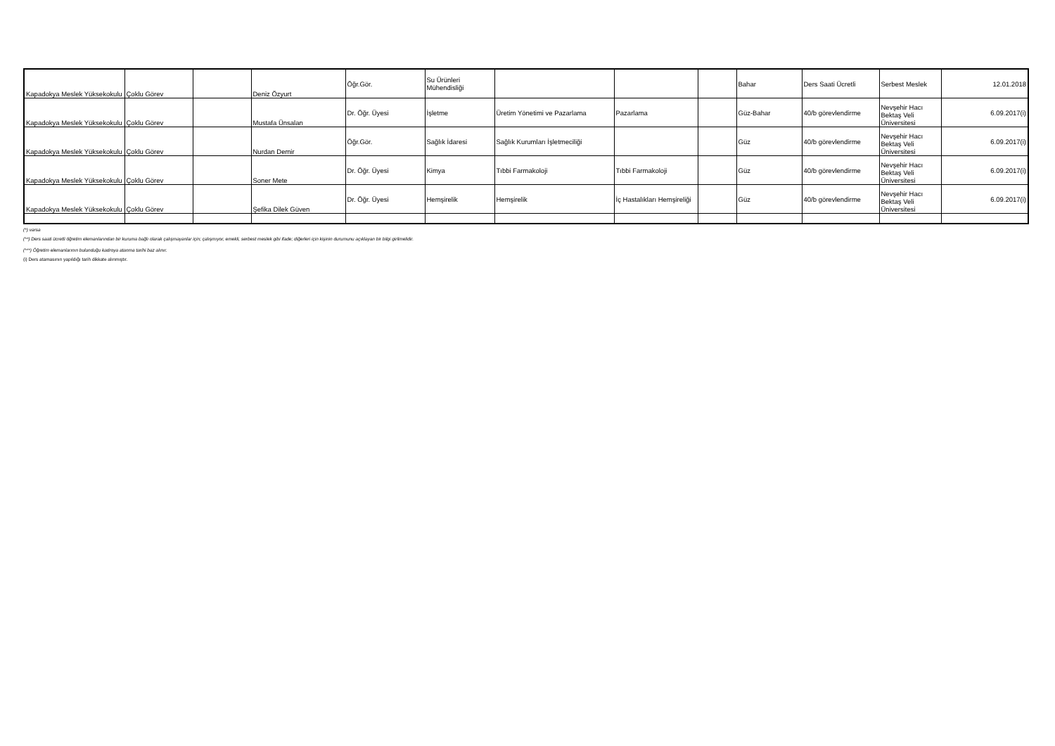| Kapadokya Meslek Yüksekokulu | Çoklu Görev | | Deniz Özyurt | Öğr.Gör. | Su Ürünleri Mühendisliği | | | | Bahar | Ders Saati Ücretli | Serbest Meslek | 12.01.2018 |
| Kapadokya Meslek Yüksekokulu | Çoklu Görev | | Mustafa Ünsalan | Dr. Öğr. Üyesi | İşletme | Üretim Yönetimi ve Pazarlama | Pazarlama | | Güz-Bahar | 40/b görevlendirme | Nevşehir Hacı Bektaş Veli Üniversitesi | 6.09.2017(i) |
| Kapadokya Meslek Yüksekokulu | Çoklu Görev | | Nurdan Demir | Öğr.Gör. | Sağlık İdaresi | Sağlık Kurumları İşletmeciliği | | | Güz | 40/b görevlendirme | Nevşehir Hacı Bektaş Veli Üniversitesi | 6.09.2017(i) |
| Kapadokya Meslek Yüksekokulu | Çoklu Görev | | Soner Mete | Dr. Öğr. Üyesi | Kimya | Tıbbi Farmakoloji | Tıbbi Farmakoloji | | Güz | 40/b görevlendirme | Nevşehir Hacı Bektaş Veli Üniversitesi | 6.09.2017(i) |
| Kapadokya Meslek Yüksekokulu | Çoklu Görev | | Şefika Dilek Güven | Dr. Öğr. Üyesi | Hemşirelik | Hemşirelik | İç Hastalıkları Hemşireliği | | Güz | 40/b görevlendirme | Nevşehir Hacı Bektaş Veli Üniversitesi | 6.09.2017(i) |
(*) varsa
(**) Ders saati ücretli öğretim elemanlarından bir kuruma bağlı olarak çalışmayanlar için; çalışmıyor, emekli, serbest meslek gibi ifade; diğerleri için kişinin durumunu açıklayan bir bilgi girilmelidir.
(***) Öğretim elemanlarının bulunduğu kadroya atanma tarihi baz alınır.
(i) Ders atamasının yapıldığı tarih dikkate alınmıştır.